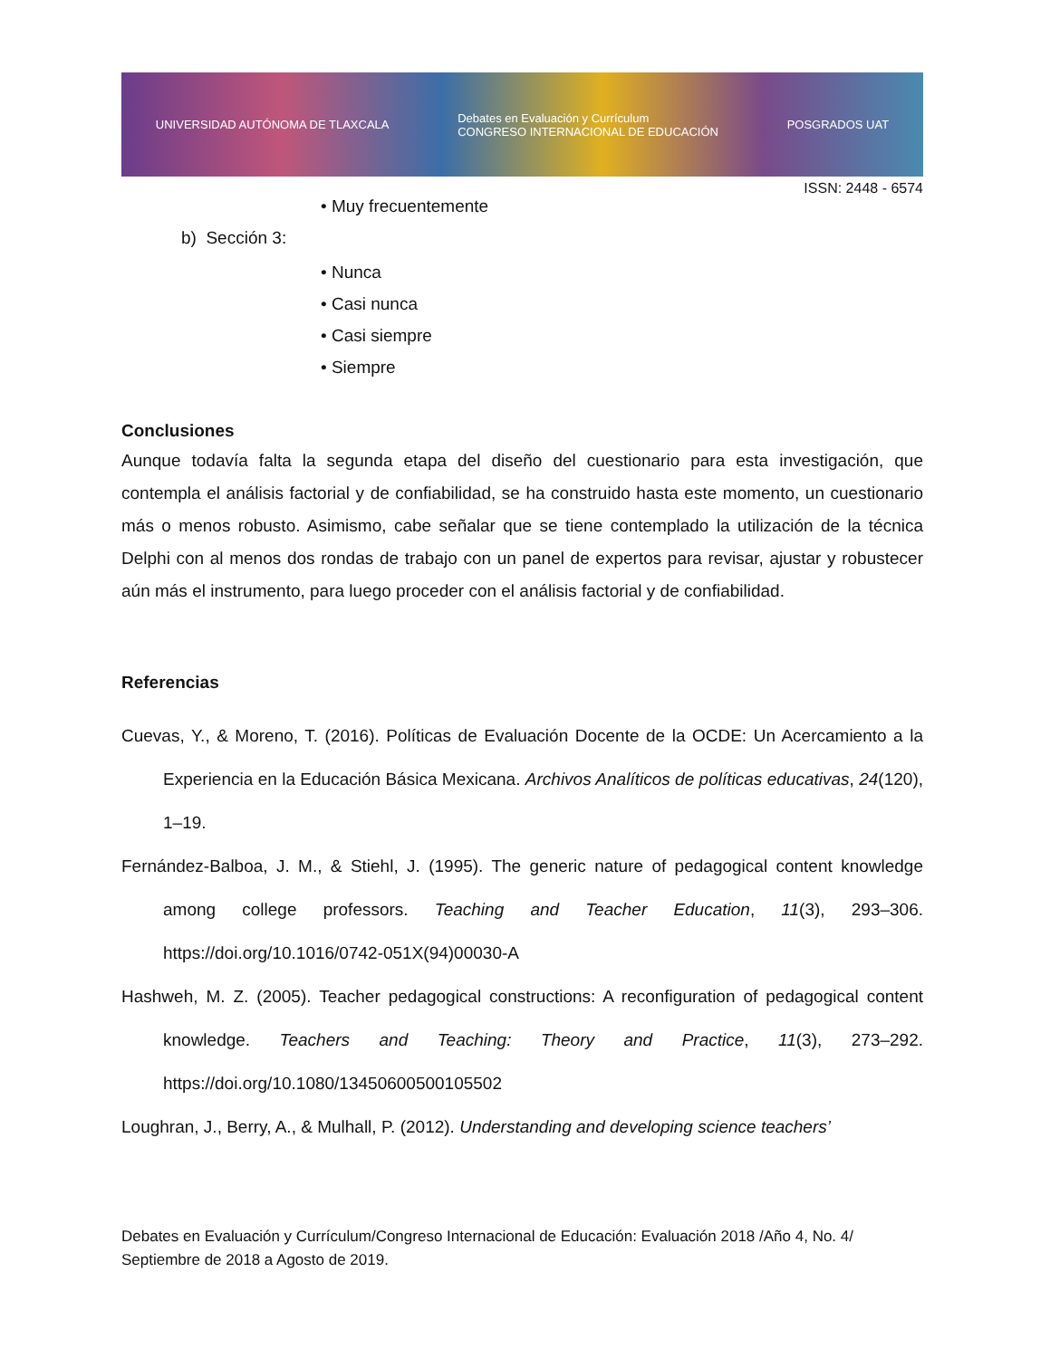UNIVERSIDAD AUTÓNOMA DE TLAXCALA Debates en Evaluación y Currículum
CONGRESO INTERNACIONAL DE EDUCACIÓN POSGRADOS UAT
ISSN: 2448 - 6574
• Muy frecuentemente
b) Sección 3:
• Nunca
• Casi nunca
• Casi siempre
• Siempre
Conclusiones
Aunque todavía falta la segunda etapa del diseño del cuestionario para esta investigación, que contempla el análisis factorial y de confiabilidad, se ha construido hasta este momento, un cuestionario más o menos robusto. Asimismo, cabe señalar que se tiene contemplado la utilización de la técnica Delphi con al menos dos rondas de trabajo con un panel de expertos para revisar, ajustar y robustecer aún más el instrumento, para luego proceder con el análisis factorial y de confiabilidad.
Referencias
Cuevas, Y., & Moreno, T. (2016). Políticas de Evaluación Docente de la OCDE: Un Acercamiento a la Experiencia en la Educación Básica Mexicana. Archivos Analíticos de políticas educativas, 24(120), 1–19.
Fernández-Balboa, J. M., & Stiehl, J. (1995). The generic nature of pedagogical content knowledge among college professors. Teaching and Teacher Education, 11(3), 293–306. https://doi.org/10.1016/0742-051X(94)00030-A
Hashweh, M. Z. (2005). Teacher pedagogical constructions: A reconfiguration of pedagogical content knowledge. Teachers and Teaching: Theory and Practice, 11(3), 273–292. https://doi.org/10.1080/13450600500105502
Loughran, J., Berry, A., & Mulhall, P. (2012). Understanding and developing science teachers’
Debates en Evaluación y Currículum/Congreso Internacional de Educación: Evaluación 2018 /Año 4, No. 4/ Septiembre de 2018 a Agosto de 2019.